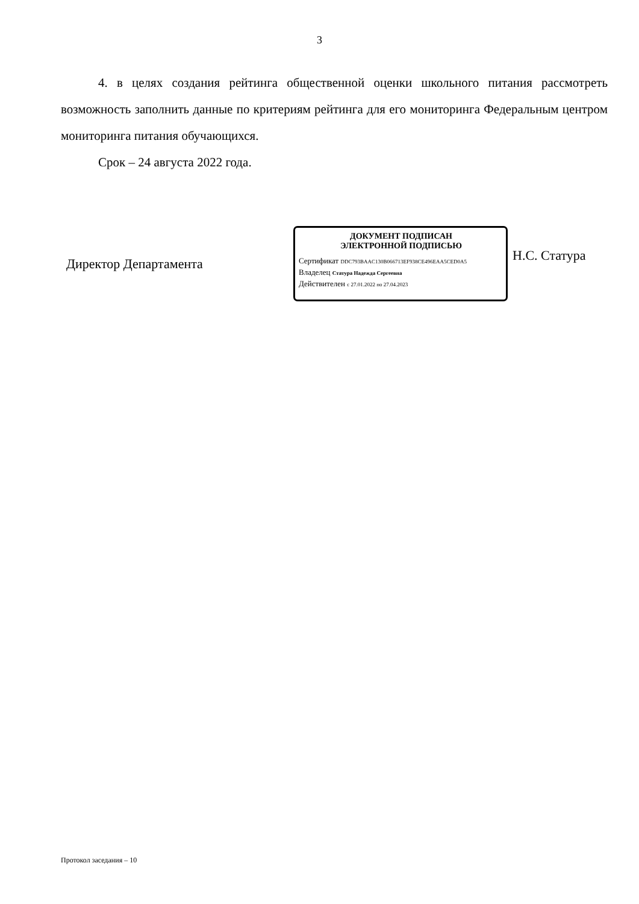3
4. в целях создания рейтинга общественной оценки школьного питания рассмотреть возможность заполнить данные по критериям рейтинга для его мониторинга Федеральным центром мониторинга питания обучающихся.
Срок – 24 августа 2022 года.
Директор Департамента
ДОКУМЕНТ ПОДПИСАН
ЭЛЕКТРОННОЙ ПОДПИСЬЮ
Сертификат DDC793BAAC130B066713EF938CE496EAA5CED0A5
Владелец Статура Надежда Сергеевна
Действителен с 27.01.2022 по 27.04.2023
Н.С. Статура
Протокол заседания – 10